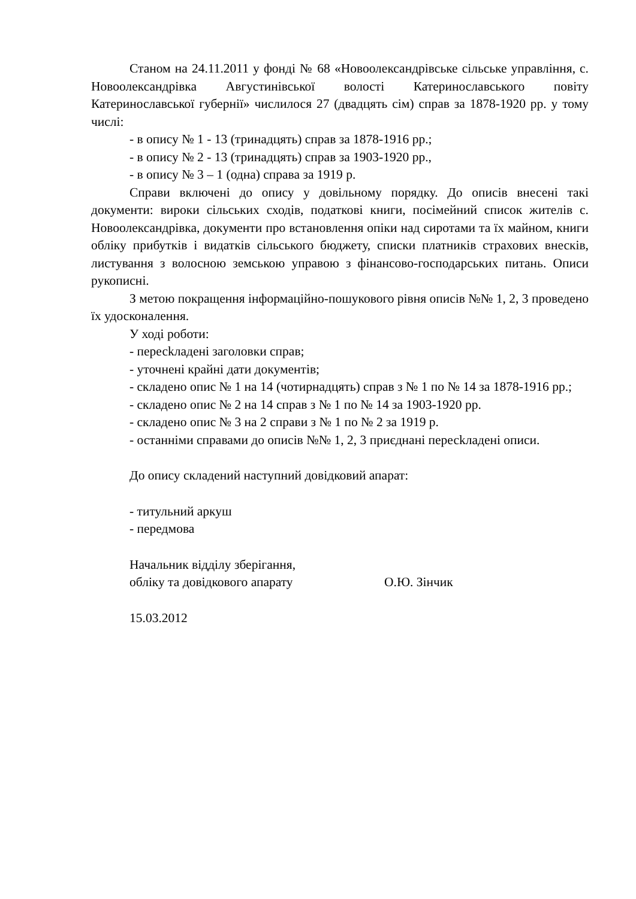Станом на 24.11.2011 у фонді № 68 «Новоолександрівське сільське управління, с. Новоолександрівка Августинівської волості Катеринославського повіту Катеринославської губернії» числилося 27 (двадцять сім) справ за 1878-1920 рр. у тому числі:
- в опису № 1 - 13 (тринадцять) справ за 1878-1916 рр.;
- в опису № 2 - 13 (тринадцять) справ за 1903-1920 рр.,
- в опису № 3 – 1 (одна) справа за 1919 р.
Справи включені до опису у довільному порядку. До описів внесені такі документи: вироки сільських сходів, податкові книги, посімейний список жителів с. Новоолександрівка, документи про встановлення опіки над сиротами та їх майном, книги обліку прибутків і видатків сільського бюджету, списки платників страхових внесків, листування з волосною земською управою з фінансово-господарських питань. Описи рукописні.
З метою покращення інформаційно-пошукового рівня описів №№ 1, 2, 3 проведено їх удосконалення.
У ході роботи:
- пересkладені заголовки справ;
- уточнені крайні дати документів;
- складено опис № 1 на 14 (чотирнадцять) справ з № 1 по № 14 за 1878-1916 рр.;
- складено опис № 2 на 14 справ з № 1 по № 14 за 1903-1920 рр.
- складено опис № 3 на 2 справи з № 1 по № 2 за 1919 р.
- останніми справами до описів №№ 1, 2, 3 приєднані пересkладені описи.
До опису складений наступний довідковий апарат:
- титульний аркуш
- передмова
Начальник відділу зберігання,
обліку та довідкового апарату О.Ю. Зінчик
15.03.2012